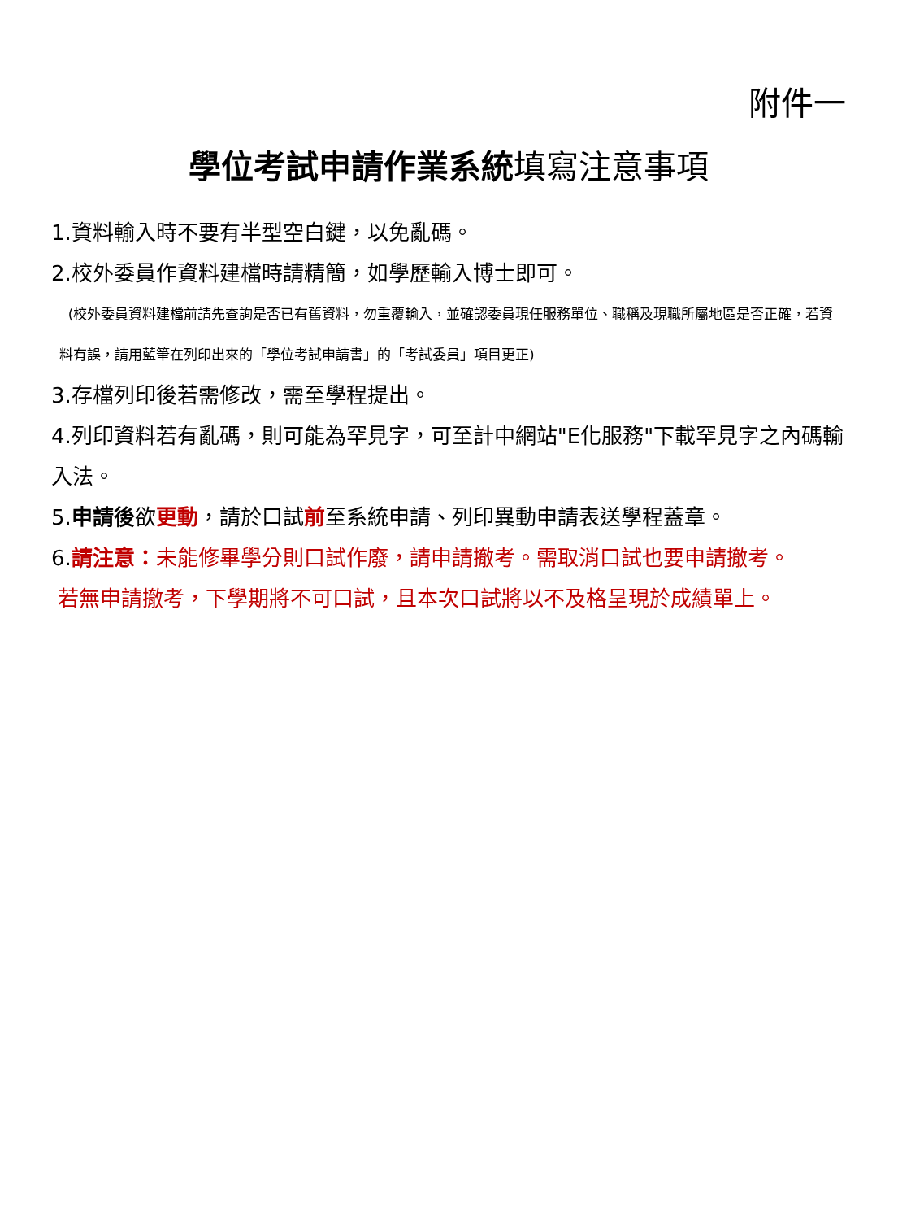附件一
學位考試申請作業系統填寫注意事項
1.資料輸入時不要有半型空白鍵，以免亂碼。
2.校外委員作資料建檔時請精簡，如學歷輸入博士即可。
(校外委員資料建檔前請先查詢是否已有舊資料，勿重覆輸入，並確認委員現任服務單位、職稱及現職所屬地區是否正確，若資料有誤，請用藍筆在列印出來的「學位考試申請書」的「考試委員」項目更正)
3.存檔列印後若需修改，需至學程提出。
4.列印資料若有亂碼，則可能為罕見字，可至計中網站"E化服務"下載罕見字之內碼輸入法。
5.申請後欲更動，請於口試前至系統申請、列印異動申請表送學程蓋章。
6.請注意：未能修畢學分則口試作廢，請申請撤考。需取消口試也要申請撤考。
若無申請撤考，下學期將不可口試，且本次口試將以不及格呈現於成績單上。